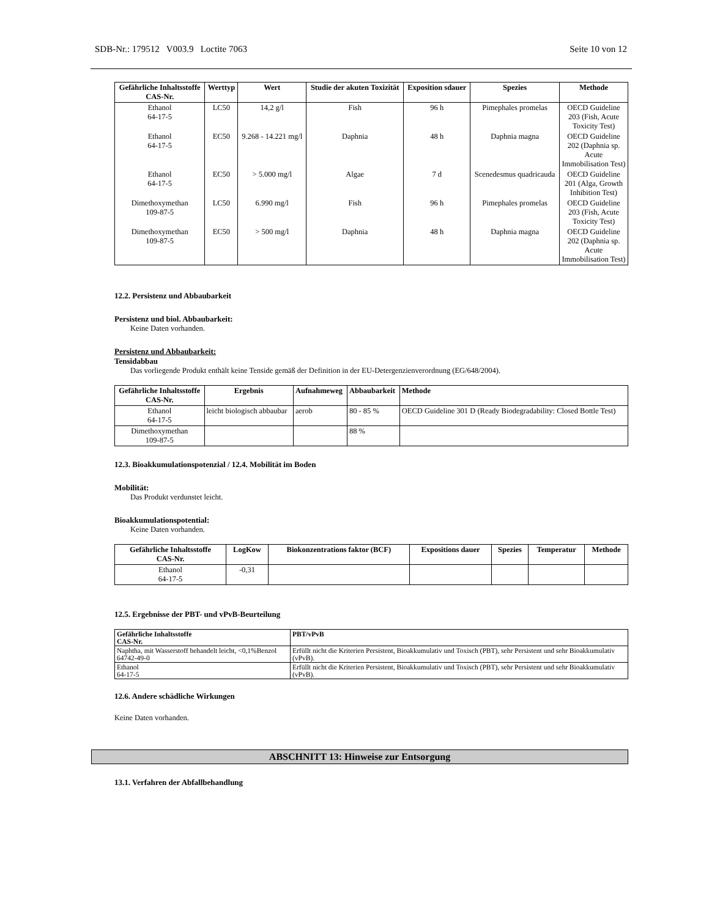SDB-Nr.: 179512 V003.9 Loctite 7063 Seite 10 von 12
| Gefährliche Inhaltsstoffe CAS-Nr. | Werttyp | Wert | Studie der akuten Toxizität | Exposition sdauer | Spezies | Methode |
| --- | --- | --- | --- | --- | --- | --- |
| Ethanol 64-17-5 | LC50 | 14,2 g/l | Fish | 96 h | Pimephales promelas | OECD Guideline 203 (Fish, Acute Toxicity Test) |
| Ethanol 64-17-5 | EC50 | 9.268 - 14.221 mg/l | Daphnia | 48 h | Daphnia magna | OECD Guideline 202 (Daphnia sp. Acute Immobilisation Test) |
| Ethanol 64-17-5 | EC50 | > 5.000 mg/l | Algae | 7 d | Scenedesmus quadricauda | OECD Guideline 201 (Alga, Growth Inhibition Test) |
| Dimethoxymethan 109-87-5 | LC50 | 6.990 mg/l | Fish | 96 h | Pimephales promelas | OECD Guideline 203 (Fish, Acute Toxicity Test) |
| Dimethoxymethan 109-87-5 | EC50 | > 500 mg/l | Daphnia | 48 h | Daphnia magna | OECD Guideline 202 (Daphnia sp. Acute Immobilisation Test) |
12.2. Persistenz und Abbaubarkeit
Persistenz und biol. Abbaubarkeit:
Keine Daten vorhanden.
Persistenz und Abbaubarkeit:
Tensidabbau
Das vorliegende Produkt enthält keine Tenside gemäß der Definition in der EU-Detergenzienverordnung (EG/648/2004).
| Gefährliche Inhaltsstoffe CAS-Nr. | Ergebnis | Aufnahmeweg | Abbaubarkeit | Methode |
| --- | --- | --- | --- | --- |
| Ethanol 64-17-5 | leicht biologisch abbaubar | aerob | 80 - 85 % | OECD Guideline 301 D (Ready Biodegradability: Closed Bottle Test) |
| Dimethoxymethan 109-87-5 | | | 88 % | |
12.3. Bioakkumulationspotenzial / 12.4. Mobilität im Boden
Mobilität:
Das Produkt verdunstet leicht.
Bioakkumulationspotential:
Keine Daten vorhanden.
| Gefährliche Inhaltsstoffe CAS-Nr. | LogKow | Biokonzentrations faktor (BCF) | Expositions dauer | Spezies | Temperatur | Methode |
| --- | --- | --- | --- | --- | --- | --- |
| Ethanol 64-17-5 | -0,31 | | | | | |
12.5. Ergebnisse der PBT- und vPvB-Beurteilung
| Gefährliche Inhaltsstoffe CAS-Nr. | PBT/vPvB |
| --- | --- |
| Naphtha, mit Wasserstoff behandelt leicht, <0,1%Benzol 64742-49-0 | Erfüllt nicht die Kriterien Persistent, Bioakkumulativ und Toxisch (PBT), sehr Persistent und sehr Bioakkumulativ (vPvB). |
| Ethanol 64-17-5 | Erfüllt nicht die Kriterien Persistent, Bioakkumulativ und Toxisch (PBT), sehr Persistent und sehr Bioakkumulativ (vPvB). |
12.6. Andere schädliche Wirkungen
Keine Daten vorhanden.
ABSCHNITT 13: Hinweise zur Entsorgung
13.1. Verfahren der Abfallbehandlung